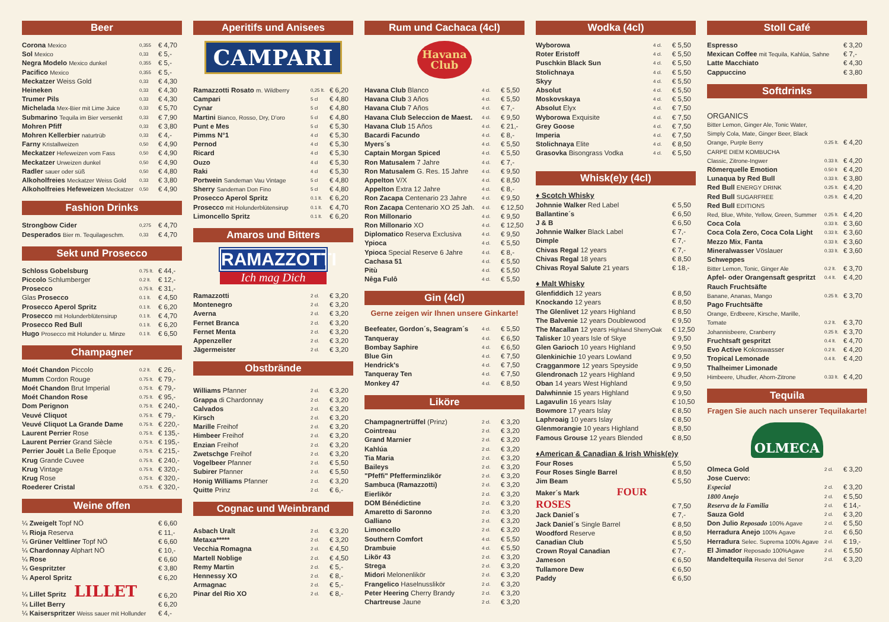Beer
| Corona Mexico | 0,355 | € 4,70 |
| Sol Mexico | 0,33 | € 5,- |
| Negra Modelo Mexico dunkel | 0,355 | € 5,- |
| Pacifico Mexico | 0,355 | € 5,- |
| Meckatzer Weiss Gold | 0,33 | € 4,30 |
| Heineken | 0,33 | € 4,30 |
| Trumer Pils | 0,33 | € 4,30 |
| Michelada Mex-Bier mit Lime Juice | 0,33 | € 5,70 |
| Submarino Tequila im Bier versenkt | 0,33 | € 7,90 |
| Mohren Pfiff | 0,33 | € 3,80 |
| Mohren Kellerbier naturtrüb | 0,33 | € 4,- |
| Farny Kristallweizen | 0,50 | € 4,90 |
| Meckatzer Hefeweizen vom Fass | 0,50 | € 4,90 |
| Meckatzer Urweizen dunkel | 0,50 | € 4,90 |
| Radler sauer oder süß | 0,50 | € 4,80 |
| Alkoholfreies Meckatzer Weiss Gold | 0,33 | € 3,80 |
| Alkoholfreies Hefeweizen Meckatzer | 0,50 | € 4,90 |
Fashion Drinks
| Strongbow Cider | 0,275 | € 4,70 |
| Desperados Bier m. Tequilageschm. | 0,33 | € 4,70 |
Sekt und Prosecco
| Schloss Gobelsburg | 0.75 lt. | € 44,- |
| Piccolo Schlumberger | 0.2 lt. | € 12,- |
| Prosecco | 0.75 lt. | € 31,- |
| Glas Prosecco | 0.1 lt. | € 4,50 |
| Prosecco Aperol Spritz | 0.1 lt. | € 6,20 |
| Prosecco mit Holunderblütensirup | 0.1 lt. | € 4,70 |
| Prosecco Red Bull | 0.1 lt. | € 6,20 |
| Hugo Prosecco mit Holunder u. Minze | 0.1 lt. | € 6,50 |
Champagner
| Moét Chandon Piccolo | 0.2 lt. | € 26,- |
| Mumm Cordon Rouge | 0.75 lt. | € 79,- |
| Moét Chandon Brut Imperial | 0.75 lt. | € 79,- |
| Moét Chandon Rose | 0.75 lt. | € 95,- |
| Dom Perignon | 0.75 lt. | € 240,- |
| Veuvé Cliquot | 0.75 lt. | € 79,- |
| Veuvé Cliquot La Grande Dame | 0.75 lt. | € 220,- |
| Laurent Perrier Rose | 0.75 lt. | € 135,- |
| Laurent Perrier Grand Siècle | 0.75 lt. | € 195,- |
| Perrier Jouët La Belle Époque | 0.75 lt. | € 215,- |
| Krug Grande Cuvee | 0.75 lt. | € 240,- |
| Krug Vintage | 0.75 lt. | € 320,- |
| Krug Rose | 0.75 lt. | € 320,- |
| Roederer Cristal | 0.75 lt. | € 320,- |
Weine offen
| ¼ Zweigelt Topf NÖ | € 6,60 |
| ¼ Rioja Reserva | € 11,- |
| ¼ Grüner Veltliner Topf NÖ | € 6,60 |
| ¼ Chardonnay Alphart NÖ | € 10,- |
| ¼ Rose | € 6,60 |
| ¼ Gespritzter | € 3,80 |
| ¼ Aperol Spritz | € 6,20 |
| ¼ Lillet Spritz LILLET | € 6,20 |
| ¼ Lillet Berry | € 6,20 |
| ¼ Kaiserspritzer Weiss sauer mit Hollunder | € 4,- |
Aperitifs und Anisees
CAMPARI
| Ramazzotti Rosato m. Wildberry | 0,25 lt. | € 6,20 |
| Campari | 5 cl | € 4,80 |
| Cynar | 5 cl | € 4,80 |
| Martini Bianco, Rosso, Dry, D'oro | 5 cl | € 4,80 |
| Punt e Mes | 5 cl | € 5,30 |
| Pimms N°1 | 4 cl | € 5,30 |
| Pernod | 4 cl | € 5,30 |
| Ricard | 4 cl | € 5,30 |
| Ouzo | 4 cl | € 5,30 |
| Raki | 4 cl | € 5,30 |
| Portwein Sandeman Vau Vintage | 5 cl | € 4,80 |
| Sherry Sandeman Don Fino | 5 cl | € 4,80 |
| Prosecco Aperol Spritz | 0.1 lt. | € 6,20 |
| Prosecco mit Holunderblütensirup | 0.1 lt. | € 4,70 |
| Limoncello Spritz | 0.1 lt. | € 6,20 |
Amaros und Bitters
RAMAZZOTTI
Ich mag Dich
| Ramazzotti | 2 cl. | € 3,20 |
| Montenegro | 2 cl. | € 3,20 |
| Averna | 2 cl. | € 3,20 |
| Fernet Branca | 2 cl. | € 3,20 |
| Fernet Menta | 2 cl. | € 3,20 |
| Appenzeller | 2 cl. | € 3,20 |
| Jägermeister | 2 cl. | € 3,20 |
Obstbrände
| Williams Pfanner | 2 cl. | € 3,20 |
| Grappa di Chardonnay | 2 cl. | € 3,20 |
| Calvados | 2 cl. | € 3,20 |
| Kirsch | 2 cl. | € 3,20 |
| Marille Freihof | 2 cl. | € 3,20 |
| Himbeer Freihof | 2 cl. | € 3,20 |
| Enzian Freihof | 2 cl. | € 3,20 |
| Zwetschge Freihof | 2 cl. | € 3,20 |
| Vogelbeer Pfanner | 2 cl. | € 5,50 |
| Subirer Pfanner | 2 cl. | € 5,50 |
| Honig Williams Pfanner | 2 cl. | € 3,20 |
| Quitte Prinz | 2 cl. | € 6,- |
Cognac und Weinbrand
| Asbach Uralt | 2 cl. | € 3,20 |
| Metaxa***** | 2 cl. | € 3,20 |
| Vecchia Romagna | 2 cl. | € 4,50 |
| Martell Noblige | 2 cl. | € 4,50 |
| Remy Martin | 2 cl. | € 5,- |
| Hennessy XO | 2 cl. | € 8,- |
| Armagnac | 2 cl. | € 5,- |
| Pinar del Rio XO | 2 cl. | € 8,- |
Rum und Cachaca (4cl)
Havana
Club
| Havana Club Blanco | 4 cl. | € 5,50 |
| Havana Club 3 Años | 4 cl. | € 5,50 |
| Havana Club 7 Años | 4 cl. | € 7,- |
| Havana Club Seleccion de Maest. | 4 cl. | € 9,50 |
| Havana Club 15 Años | 4 cl. | € 21,- |
| Bacardi Facundo | 4 cl. | € 8,- |
| Myers´s | 4 cl. | € 5,50 |
| Captain Morgan Spiced | 4 cl. | € 5,50 |
| Ron Matusalem 7 Jahre | 4 cl. | € 7,- |
| Ron Matusalem G. Res. 15 Jahre | 4 cl. | € 9,50 |
| Appelton V/X | 4 cl. | € 8,50 |
| Appelton Extra 12 Jahre | 4 cl. | € 8,- |
| Ron Zacapa Centenario 23 Jahre | 4 cl. | € 9,50 |
| Ron Zacapa Centenario XO 25 Jah. | 4 cl. | € 12,50 |
| Ron Millonario | 4 cl. | € 9,50 |
| Ron Millonario XO | 4 cl. | € 12,50 |
| Diplomatico Reserva Exclusiva | 4 cl. | € 9,50 |
| Ypioca | 4 cl. | € 5,50 |
| Ypioca Special Reserve 6 Jahre | 4 cl. | € 8,- |
| Cachasa 51 | 4 cl. | € 5,50 |
| Pitù | 4 cl. | € 5,50 |
| Nêga Fulô | 4 cl. | € 5,50 |
Gin (4cl)
Gerne zeigen wir Ihnen unsere Ginkarte!
| Beefeater, Gordon´s, Seagram´s | 4 cl. | € 5,50 |
| Tanqueray | 4 cl. | € 6,50 |
| Bombay Saphire | 4 cl. | € 6,50 |
| Blue Gin | 4 cl. | € 7,50 |
| Hendrick's | 4 cl. | € 7,50 |
| Tanqueray Ten | 4 cl. | € 7,50 |
| Monkey 47 | 4 cl. | € 8,50 |
Liköre
| Champagnertrüffel (Prinz) | 2 cl. | € 3,20 |
| Cointreau | 2 cl. | € 3,20 |
| Grand Marnier | 2 cl. | € 3,20 |
| Kahlúa | 2 cl. | € 3,20 |
| Tia Maria | 2 cl. | € 3,20 |
| Baileys | 2 cl. | € 3,20 |
| "Pfeffi" Pfefferminzlikör | 2 cl. | € 3,20 |
| Sambuca (Ramazzotti) | 2 cl. | € 3,20 |
| Eierlikör | 2 cl. | € 3,20 |
| DOM Bénédictine | 2 cl. | € 3,20 |
| Amaretto di Saronno | 2 cl. | € 3,20 |
| Galliano | 2 cl. | € 3,20 |
| Limoncello | 2 cl. | € 3,20 |
| Southern Comfort | 4 cl. | € 5,50 |
| Drambuie | 4 cl. | € 5,50 |
| Likör 43 | 2 cl. | € 3,20 |
| Strega | 2 cl. | € 3,20 |
| Midori Melonenlikör | 2 cl. | € 3,20 |
| Frangelico Haselnusslikör | 2 cl. | € 3,20 |
| Peter Heering Cherry Brandy | 2 cl. | € 3,20 |
| Chartreuse Jaune | 2 cl. | € 3,20 |
Wodka (4cl)
| Wyborowa | 4 cl. | € 5,50 |
| Roter Eristoff | 4 cl. | € 5,50 |
| Puschkin Black Sun | 4 cl. | € 5,50 |
| Stolichnaya | 4 cl. | € 5,50 |
| Skyy | 4 cl. | € 5,50 |
| Absolut | 4 cl. | € 5,50 |
| Moskovskaya | 4 cl. | € 5,50 |
| Absolut Elyx | 4 cl. | € 7,50 |
| Wyborowa Exquisite | 4 cl. | € 7,50 |
| Grey Goose | 4 cl. | € 7,50 |
| Imperia | 4 cl. | € 7,50 |
| Stolichnaya Elite | 4 cl. | € 8,50 |
| Grasovka Bisongrass Vodka | 4 cl. | € 5,50 |
Whisk(e)y (4cl)
♦ Scotch Whisky
| Johnnie Walker Red Label | € 5,50 |
| Ballantine´s | € 6,50 |
| J & B | € 6,50 |
| Johnnie Walker Black Label | € 7,- |
| Dimple | € 7,- |
| Chivas Regal 12 years | € 7,- |
| Chivas Regal 18 years | € 8,50 |
| Chivas Royal Salute 21 years | € 18,- |
♦ Malt Whisky
| Glenfiddich 12 years | € 8,50 |
| Knockando 12 years | € 8,50 |
| The Glenlivet 12 years Highland | € 8,50 |
| The Balvenie 12 years Doublewood | € 9,50 |
| The Macallan 12 years Highland SherryOak | € 12,50 |
| Talisker 10 years Isle of Skye | € 9,50 |
| Glen Garioch 10 years Highland | € 9,50 |
| Glenkinichie 10 years Lowland | € 9,50 |
| Cragganmore 12 years Speyside | € 9,50 |
| Glendronach 12 years Highland | € 9,50 |
| Oban 14 years West Highland | € 9,50 |
| Dalwhinnie 15 years Highland | € 9,50 |
| Lagavulin 16 years Islay | € 10,50 |
| Bowmore 17 years Islay | € 8,50 |
| Laphroaig 10 years Islay | € 8,50 |
| Glenmorangie 10 years Highland | € 8,50 |
| Famous Grouse 12 years Blended | € 8,50 |
♦American & Canadian & Irish Whisk(e)y
| Four Roses | € 5,50 |
| Four Roses Single Barrel | € 8,50 |
| Jim Beam | € 5,50 |
| Maker´s Mark FOUR ROSES | € 7,50 |
| Jack Daniel´s | € 7,- |
| Jack Daniel´s Single Barrel | € 8,50 |
| Woodford Reserve | € 8,50 |
| Canadian Club | € 5,50 |
| Crown Royal Canadian | € 7,- |
| Jameson | € 6,50 |
| Tullamore Dew | € 6,50 |
| Paddy | € 6,50 |
Stoll Café
| Espresso | € 3,20 |
| Mexican Coffee mit Tequila, Kahlúa, Sahne | € 7,- |
| Latte Macchiato | € 4,30 |
| Cappuccino | € 3,80 |
Softdrinks
| ORGANICS | | |
| Bitter Lemon, Ginger Ale, Tonic Water, Simply Cola, Mate, Ginger Beer, Black Orange, Purple Berry | 0.25 lt. | € 4,20 |
| CARPE DIEM KOMBUCHA | | |
| Classic, Zitrone-Ingwer | 0.33 lt. | € 4,20 |
| Römerquelle Emotion | 0.50 lt | € 4,20 |
| Lunaqua by Red Bull | 0.33 lt. | € 3,80 |
| Red Bull ENERGY DRINK | 0.25 lt. | € 4,20 |
| Red Bull SUGARFREE | 0.25 lt. | € 4,20 |
| Red Bull EDITIONS | | |
| Red, Blue, White, Yellow, Green, Summer | 0.25 lt. | € 4,20 |
| Coca Cola | 0.33 lt. | € 3,60 |
| Coca Cola Zero, Coca Cola Light | 0.33 lt. | € 3,60 |
| Mezzo Mix , Fanta | 0.33 lt. | € 3,60 |
| Mineralwasser Vöslauer | 0.33 lt. | € 3,60 |
| Schweppes | | |
| Bitter Lemon, Tonic, Ginger Ale | 0.2 lt. | € 3,70 |
| Apfel- oder Orangensaft gespritzt | 0.4 lt. | € 4,20 |
| Rauch Fruchtsäfte | | |
| Banane, Ananas, Mango | 0.25 lt. | € 3,70 |
| Pago Fruchtsäfte | | |
| Orange, Erdbeere, Kirsche, Marille, | | |
| Tomate | 0.2 lt. | € 3,70 |
| Johannisbeere, Cranberry | 0.25 lt. | € 3,70 |
| Fruchtsaft gespritzt | 0.4 lt. | € 4,70 |
| Evo Active Kokoswasser | 0.2 lt. | € 4,20 |
| Tropical Lemonade | 0.4 lt. | € 4,20 |
| Thalheimer Limonade | | |
| Himbeere, Uhudler, Ahorn-Zitrone | 0.33 lt. | € 4,20 |
Tequila
Fragen Sie auch nach unserer Tequilakarte!
OLMECA
| Olmeca Gold | 2 cl. | € 3,20 |
| Jose Cuervo: | | |
| Especial | 2 cl. | € 3,20 |
| 1800 Anejo | 2 cl. | € 5,50 |
| Reserva de la Familia | 2 cl. | € 14,- |
| Sauza Gold | 2 cl. | € 3,20 |
| Don Julio Reposado 100% Agave | 2 cl. | € 5,50 |
| Herradura Anejo 100% Agave | 2 cl. | € 6,50 |
| Herradura Selec. Suprema 100% Agave | 2 cl. | € 19,- |
| El Jimador Reposado 100%Agave | 2 cl. | € 5,50 |
| Mandeltequila Reserva del Senor | 2 cl. | € 3,20 |